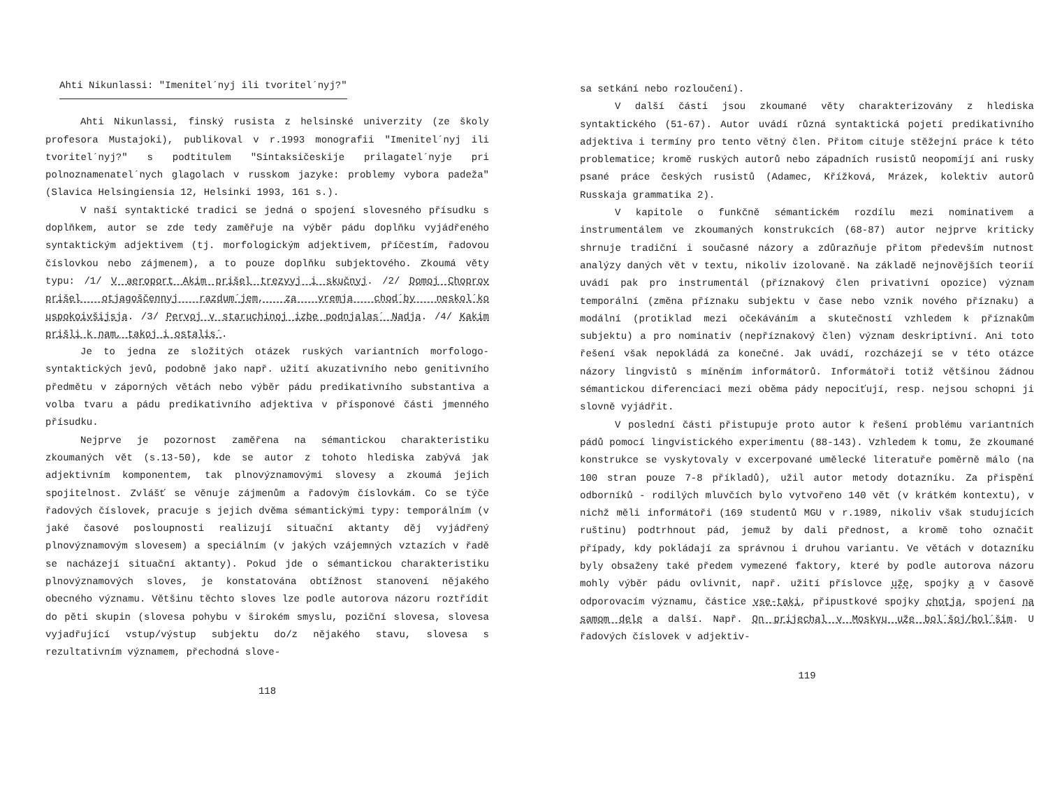Ahti Nikunlassi: "Imenitel´nyj ili tvoritel´nyj?"
Ahti Nikunlassi, finský rusista z helsinské univerzity (ze školy profesora Mustajoki), publikoval v r.1993 monografii "Imenitel´nyj ili tvoritel´nyj?" s podtitulem "Sintaksičeskije prilagatel´nyje pri polnoznamenatel´nych glagolach v russkom jazyke: problemy vybora padeža" (Slavica Helsingiensia 12, Helsinki 1993, 161 s.).
V naší syntaktické tradici se jedná o spojení slovesného přísudku s doplňkem, autor se zde tedy zaměřuje na výběr pádu doplňku vyjádřeného syntaktickým adjektivem (tj. morfologickým adjektivem, příčestím, řadovou číslovkou nebo zájmenem), a to pouze doplňku subjektového. Zkoumá věty typu: /1/ V aeroport Akim prišel trezvyj i skučnyj. /2/ Domoj Choprov prišel otjagoščennyj razdum´jem, za vremja chod´by neskol´ko uspokoivšijsja. /3/ Pervoj v staruchinoj izbe podnjalas´ Nadja. /4/ Kakim prišli k nam, takoj i ostalis´.
Je to jedna ze složitých otázek ruských variantních morfologo-syntaktických jevů, podobně jako např. užití akuzativního nebo genitivního předmětu v záporných větách nebo výběr pádu predikativního substantiva a volba tvaru a pádu predikativního adjektiva v přísponové části jmenného přísudku.
Nejprve je pozornost zaměřena na sémantickou charakteristiku zkoumaných vět (s.13-50), kde se autor z tohoto hlediska zabývá jak adjektivním komponentem, tak plnovýznamovými slovesy a zkoumá jejich spojitelnost. Zvlášť se věnuje zájmenům a řadovým číslovkám. Co se týče řadových číslovek, pracuje s jejich dvěma sémantickými typy: temporálním (v jaké časové posloupnosti realizují situační aktanty děj vyjádřený plnovýznamovým slovesem) a speciálním (v jakých vzájemných vztazích v řadě se nacházejí situační aktanty). Pokud jde o sémantickou charakteristiku plnovýznamových sloves, je konstatována obtížnost stanovení nějakého obecného významu. Většinu těchto sloves lze podle autorova názoru roztřídit do pěti skupin (slovesa pohybu v širokém smyslu, poziční slovesa, slovesa vyjadřující vstup/výstup subjektu do/z nějakého stavu, slovesa s rezultativním významem, přechodná slove-
118
sa setkání nebo rozloučení).
V další části jsou zkoumané věty charakterizovány z hlediska syntaktického (51-67). Autor uvádí různá syntaktická pojetí predikativního adjektiva i termíny pro tento větný člen. Přitom cituje stěžejní práce k této problematice; kromě ruských autorů nebo západních rusistů neopomíjí ani rusky psané práce českých rusistů (Adamec, Křížková, Mrázek, kolektiv autorů Russkaja grammatika 2).
V kapitole o funkčně sémantickém rozdílu mezi nominativem a instrumentálem ve zkoumaných konstrukcích (68-87) autor nejprve kriticky shrnuje tradiční i současné názory a zdůrazňuje přitom především nutnost analýzy daných vět v textu, nikoliv izolovaně. Na základě nejnovějších teorií uvádí pak pro instrumentál (příznakový člen privativní opozice) význam temporální (změna příznaku subjektu v čase nebo vznik nového příznaku) a modální (protiklad mezi očekáváním a skutečností vzhledem k příznakům subjektu) a pro nominativ (nepříznakový člen) význam deskriptivní. Ani toto řešení však nepokládá za konečné. Jak uvádí, rozcházejí se v této otázce názory lingvistů s míněním informátorů. Informátoři totiž většinou žádnou sémantickou diferenciaci mezi oběma pády nepociťují, resp. nejsou schopni ji slovně vyjádřit.
V poslední části přistupuje proto autor k řešení problému variantních pádů pomocí lingvistického experimentu (88-143). Vzhledem k tomu, že zkoumané konstrukce se vyskytovaly v excerpované umělecké literatuře poměrně málo (na 100 stran pouze 7-8 příkladů), užil autor metody dotazníku. Za přispění odborníků - rodilých mluvčích bylo vytvořeno 140 vět (v krátkém kontextu), v nichž měli informátoři (169 studentů MGU v r.1989, nikoliv však studujících ruštinu) podtrhnout pád, jemuž by dali přednost, a kromě toho označit případy, kdy pokládají za správnou i druhou variantu. Ve větách v dotazníku byly obsaženy také předem vymezené faktory, které by podle autorova názoru mohly výběr pádu ovlivnit, např. užití příslovce uže, spojky a v časově odporovacím významu, částice vse-taki, připustkové spojky chotja, spojení na samom dele a další. Např. On prijechal v Moskvu uže bol´šoj/bol´šim. U řadových číslovek v adjektiv-
119